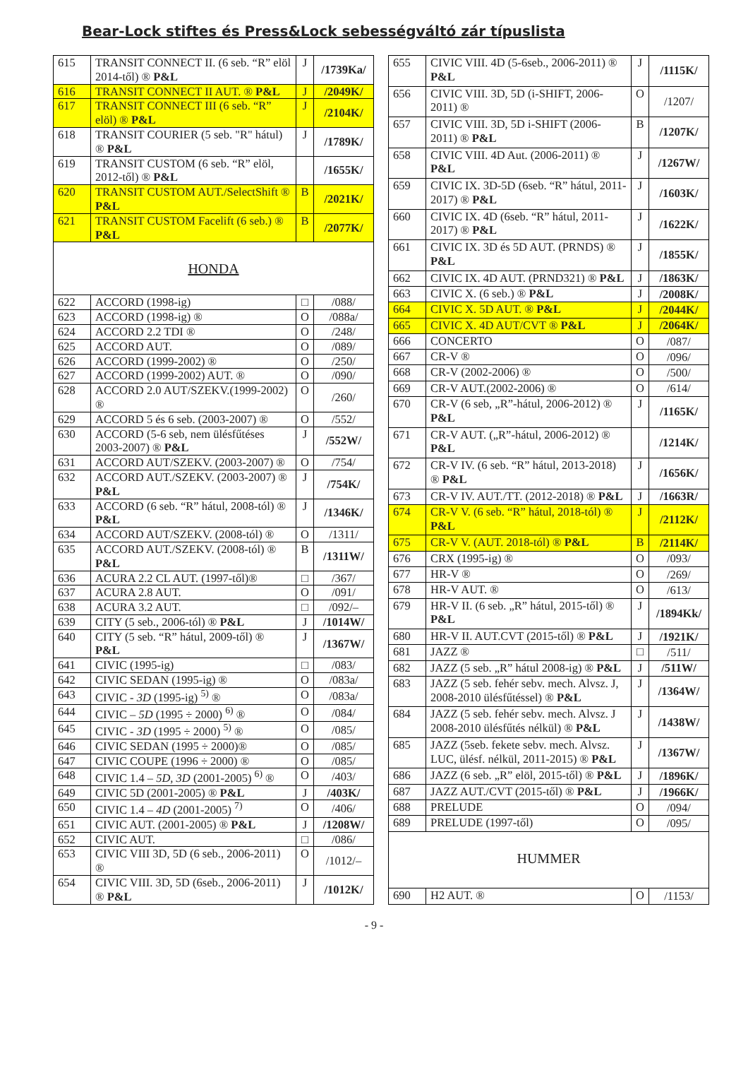Bear-Lock stiftes és Press&Lock sebességváltó zár típuslista
| 615 | TRANSIT CONNECT II. (6 seb. “R” elöl 2014-től) ® P&L | J | /1739Ka/ |
| 616 | TRANSIT CONNECT II AUT. ® P&L | J | /2049K/ |
| 617 | TRANSIT CONNECT III (6 seb. “R” elöl) ® P&L | J | /2104K/ |
| 618 | TRANSIT COURIER (5 seb. "R" hátul) ® P&L | J | /1789K/ |
| 619 | TRANSIT CUSTOM (6 seb. “R” elöl, 2012-től) ® P&L | | /1655K/ |
| 620 | TRANSIT CUSTOM AUT./SelectShift ® P&L | B | /2021K/ |
| 621 | TRANSIT CUSTOM Facelift (6 seb.) ® P&L | B | /2077K/ |
| HONDA | | | |
| 622 | ACCORD (1998-ig) | □ | /088/ |
| 623 | ACCORD (1998-ig) ® | O | /088a/ |
| 624 | ACCORD 2.2 TDI ® | O | /248/ |
| 625 | ACCORD AUT. | O | /089/ |
| 626 | ACCORD (1999-2002) ® | O | /250/ |
| 627 | ACCORD (1999-2002) AUT. ® | O | /090/ |
| 628 | ACCORD 2.0 AUT/SZEKV.(1999-2002) ® | O | /260/ |
| 629 | ACCORD 5 és 6 seb. (2003-2007) ® | O | /552/ |
| 630 | ACCORD (5-6 seb, nem ülésfűtéses 2003-2007) ® P&L | J | /552W/ |
| 631 | ACCORD AUT/SZEKV. (2003-2007) ® | O | /754/ |
| 632 | ACCORD AUT./SZEKV. (2003-2007) ® P&L | J | /754K/ |
| 633 | ACCORD (6 seb. “R” hátul, 2008-tól) ® P&L | J | /1346K/ |
| 634 | ACCORD AUT/SZEKV. (2008-tól) ® | O | /1311/ |
| 635 | ACCORD AUT./SZEKV. (2008-tól) ® P&L | B | /1311W/ |
| 636 | ACURA 2.2 CL AUT. (1997-től)® | □ | /367/ |
| 637 | ACURA 2.8 AUT. | O | /091/ |
| 638 | ACURA 3.2 AUT. | □ | /092/– |
| 639 | CITY (5 seb., 2006-tól) ® P&L | J | /1014W/ |
| 640 | CITY (5 seb. “R” hátul, 2009-től) ® P&L | J | /1367W/ |
| 641 | CIVIC (1995-ig) | □ | /083/ |
| 642 | CIVIC SEDAN (1995-ig) ® | O | /083a/ |
| 643 | CIVIC - 3D (1995-ig) <sup>5)</sup> ® | O | /083a/ |
| 644 | CIVIC – 5D (1995 ÷ 2000) <sup>6)</sup> ® | O | /084/ |
| 645 | CIVIC - 3D (1995 ÷ 2000) <sup>5)</sup> ® | O | /085/ |
| 646 | CIVIC SEDAN (1995 ÷ 2000)® | O | /085/ |
| 647 | CIVIC COUPE (1996 ÷ 2000) ® | O | /085/ |
| 648 | CIVIC 1.4 – 5D, 3D (2001-2005) <sup>6)</sup> ® | O | /403/ |
| 649 | CIVIC 5D (2001-2005) ® P&L | J | /403K/ |
| 650 | CIVIC 1.4 – 4D (2001-2005) <sup>7)</sup> | O | /406/ |
| 651 | CIVIC AUT. (2001-2005) ® P&L | J | /1208W/ |
| 652 | CIVIC AUT. | □ | /086/ |
| 653 | CIVIC VIII 3D, 5D (6 seb., 2006-2011) ® | O | /1012/– |
| 654 | CIVIC VIII. 3D, 5D (6seb., 2006-2011) ® P&L | J | /1012K/ |
| 655 | CIVIC VIII. 4D (5-6seb., 2006-2011) ® P&L | J | /1115K/ |
| 656 | CIVIC VIII. 3D, 5D (i-SHIFT, 2006-2011) ® | O | /1207/ |
| 657 | CIVIC VIII. 3D, 5D i-SHIFT (2006-2011) ® P&L | B | /1207K/ |
| 658 | CIVIC VIII. 4D Aut. (2006-2011) ® P&L | J | /1267W/ |
| 659 | CIVIC IX. 3D-5D (6seb. “R” hátul, 2011-2017) ® P&L | J | /1603K/ |
| 660 | CIVIC IX. 4D (6seb. “R” hátul, 2011-2017) ® P&L | J | /1622K/ |
| 661 | CIVIC IX. 3D és 5D AUT. (PRNDS) ® P&L | J | /1855K/ |
| 662 | CIVIC IX. 4D AUT. (PRND321) ® P&L | J | /1863K/ |
| 663 | CIVIC X. (6 seb.) ® P&L | J | /2008K/ |
| 664 | CIVIC X. 5D AUT. ® P&L | J | /2044K/ |
| 665 | CIVIC X. 4D AUT/CVT ® P&L | J | /2064K/ |
| 666 | CONCERTO | O | /087/ |
| 667 | CR-V ® | O | /096/ |
| 668 | CR-V (2002-2006) ® | O | /500/ |
| 669 | CR-V AUT.(2002-2006) ® | O | /614/ |
| 670 | CR-V (6 seb, „R”-hátul, 2006-2012) ® P&L | J | /1165K/ |
| 671 | CR-V AUT. („R”-hátul, 2006-2012) ® P&L | | /1214K/ |
| 672 | CR-V IV. (6 seb. “R” hátul, 2013-2018) ® P&L | J | /1656K/ |
| 673 | CR-V IV. AUT./TT. (2012-2018) ® P&L | J | /1663R/ |
| 674 | CR-V V. (6 seb. “R” hátul, 2018-tól) ® P&L | J | /2112K/ |
| 675 | CR-V V. (AUT. 2018-tól) ® P&L | B | /2114K/ |
| 676 | CRX (1995-ig) ® | O | /093/ |
| 677 | HR-V ® | O | /269/ |
| 678 | HR-V AUT. ® | O | /613/ |
| 679 | HR-V II. (6 seb. „R” hátul, 2015-től) ® P&L | J | /1894Kk/ |
| 680 | HR-V II. AUT.CVT (2015-től) ® P&L | J | /1921K/ |
| 681 | JAZZ ® | □ | /511/ |
| 682 | JAZZ (5 seb. „R” hátul 2008-ig) ® P&L | J | /511W/ |
| 683 | JAZZ (5 seb. fehér sebv. mech. Alvsz. J, 2008-2010 ülésfűtéssel) ® P&L | J | /1364W/ |
| 684 | JAZZ (5 seb. fehér sebv. mech. Alvsz. J 2008-2010 ülésfűtés nélkül) ® P&L | J | /1438W/ |
| 685 | JAZZ (5seb. fekete sebv. mech. Alvsz. LUC, ülésf. nélkül, 2011-2015) ® P&L | J | /1367W/ |
| 686 | JAZZ (6 seb. „R” elöl, 2015-től) ® P&L | J | /1896K/ |
| 687 | JAZZ AUT./CVT (2015-től) ® P&L | J | /1966K/ |
| 688 | PRELUDE | O | /094/ |
| 689 | PRELUDE (1997-től) | O | /095/ |
| HUMMER | | | |
| 690 | H2 AUT. ® | O | /1153/ |
- 9 -